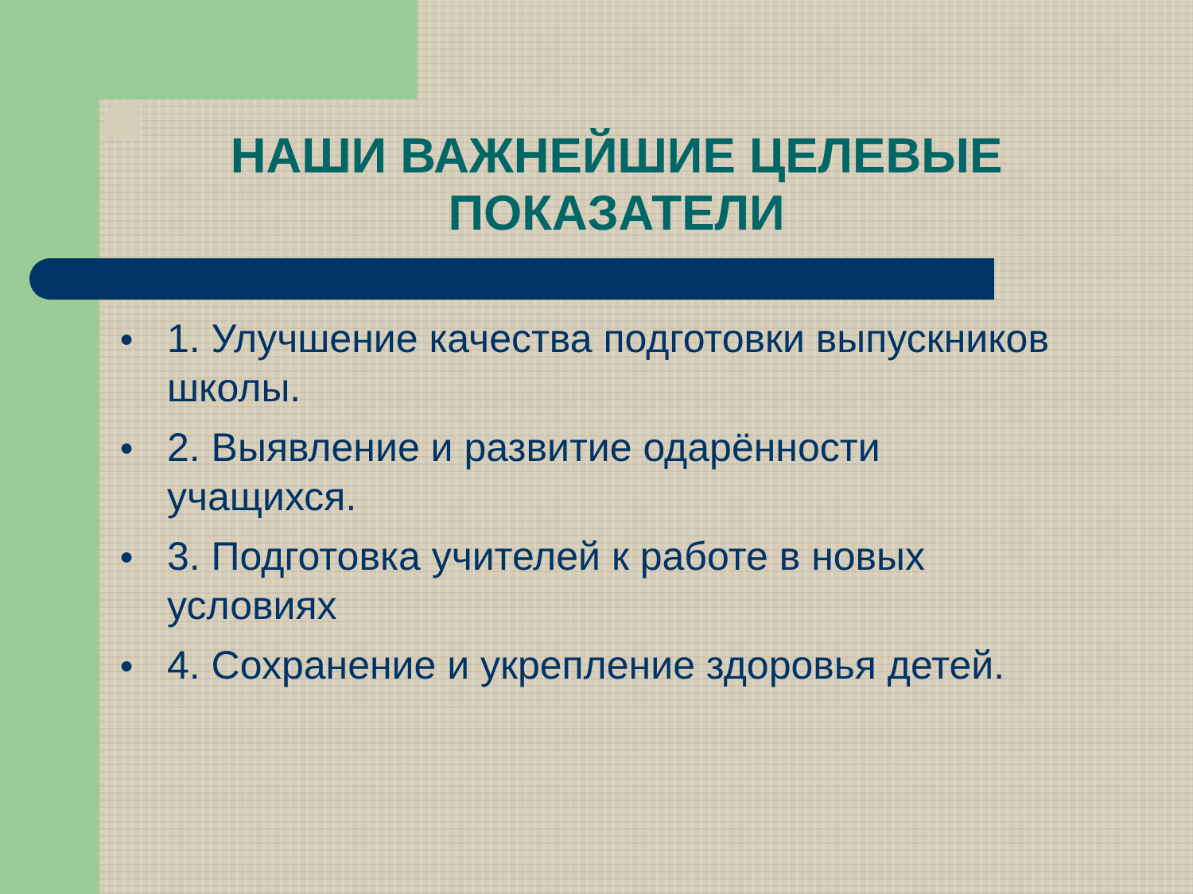НАШИ ВАЖНЕЙШИЕ ЦЕЛЕВЫЕ ПОКАЗАТЕЛИ
● 1. Улучшение качества подготовки выпускников школы.
● 2. Выявление и развитие одарённости учащихся.
● 3. Подготовка учителей к работе в новых условиях
● 4. Сохранение и укрепление здоровья детей.